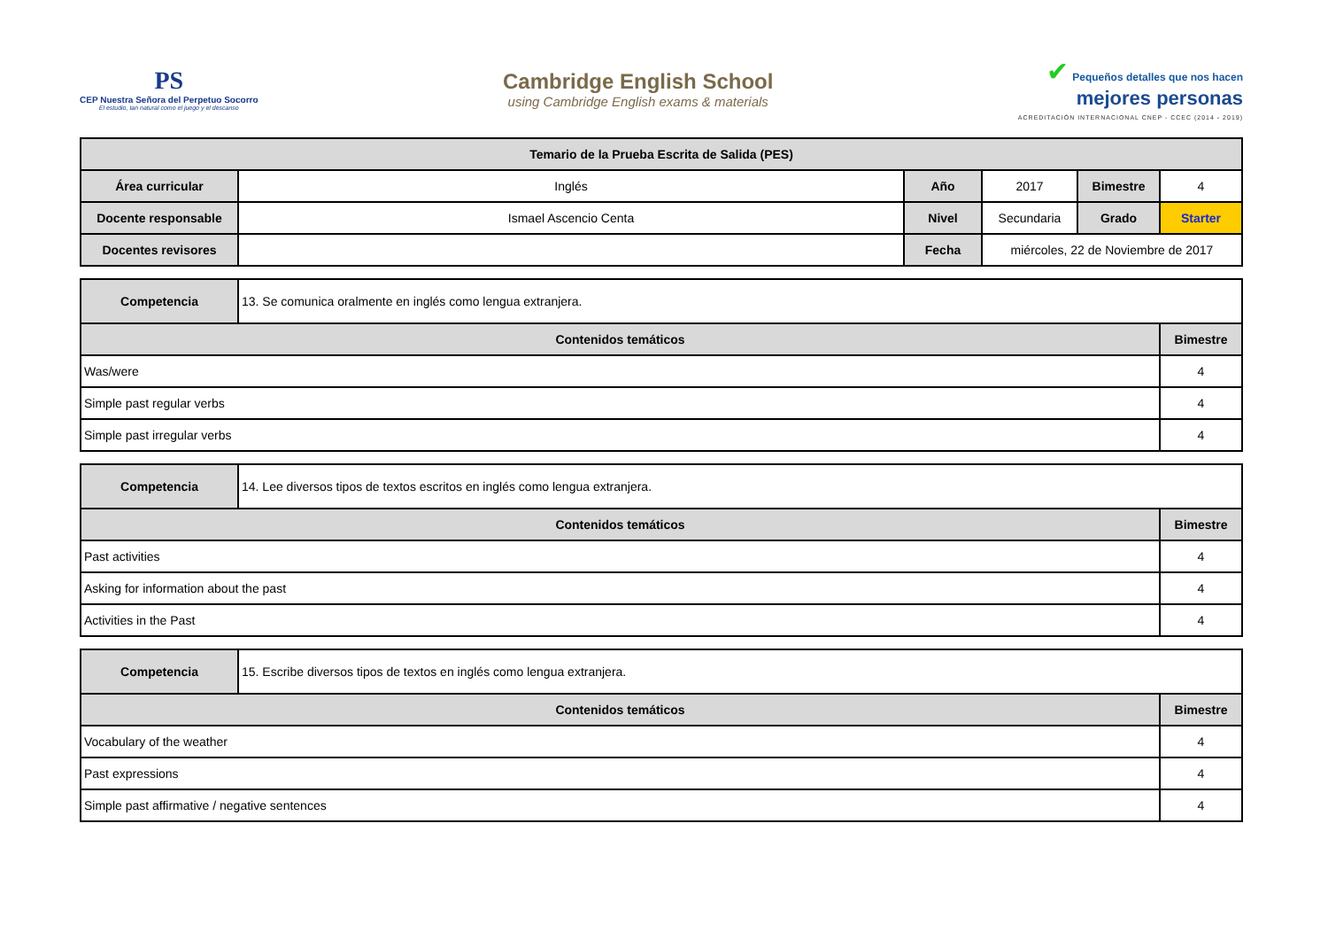PS
CEP Nuestra Señora del Perpetuo Socorro
El estudio, tan natural como el juego y el descanso
Cambridge English School
using Cambridge English exams & materials
✔ Pequeños detalles que nos hacen
mejores personas
ACREDITACIÓN INTERNACIONAL CNEP - CCEC (2014 - 2019)
| Temario de la Prueba Escrita de Salida (PES) | | | | | |
| --- | --- | --- | --- | --- | --- |
| Área curricular | Inglés | Año | 2017 | Bimestre | 4 |
| Docente responsable | Ismael Ascencio Centa | Nivel | Secundaria | Grado | Starter |
| Docentes revisores | | Fecha | miércoles, 22 de Noviembre de 2017 | | |
| Competencia | 13. Se comunica oralmente en inglés como lengua extranjera. | |
| Contenidos temáticos | | Bimestre |
| Was/were | | 4 |
| Simple past regular verbs | | 4 |
| Simple past irregular verbs | | 4 |
| Competencia | 14. Lee diversos tipos de textos escritos en inglés como lengua extranjera. | |
| Contenidos temáticos | | Bimestre |
| Past activities | | 4 |
| Asking for information about the past | | 4 |
| Activities in the Past | | 4 |
| Competencia | 15. Escribe diversos tipos de textos en inglés como lengua extranjera. | |
| Contenidos temáticos | | Bimestre |
| Vocabulary of the weather | | 4 |
| Past expressions | | 4 |
| Simple past affirmative / negative sentences | | 4 |